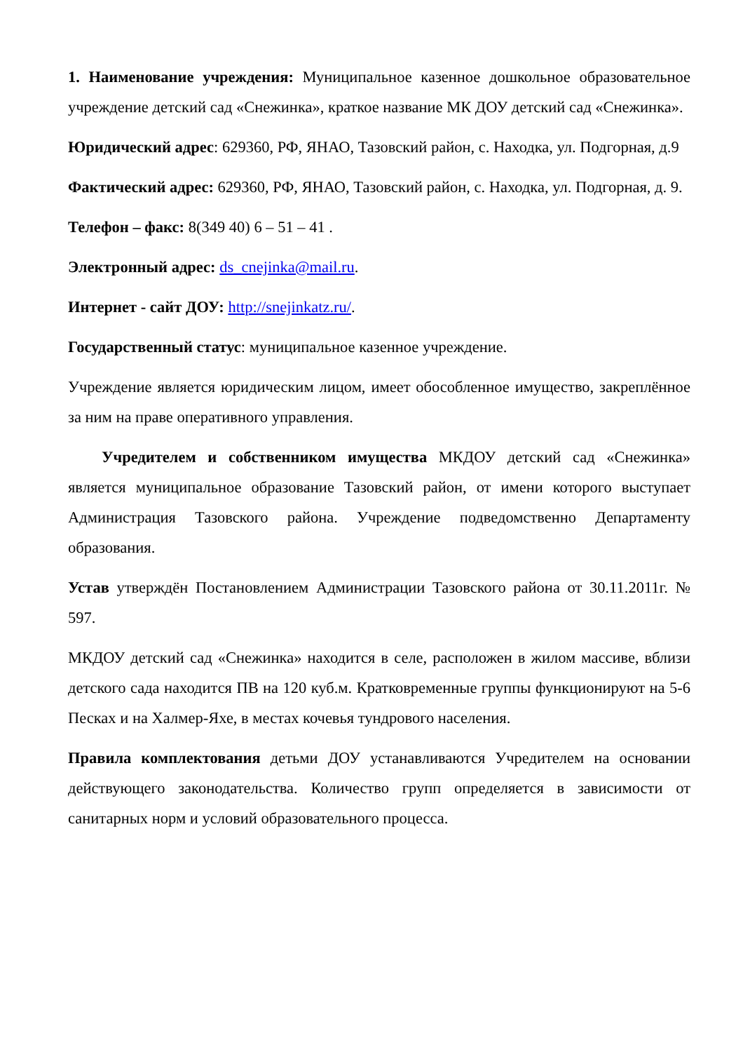1. Наименование учреждения: Муниципальное казенное дошкольное образовательное учреждение детский сад «Снежинка», краткое название МК ДОУ детский сад «Снежинка».
Юридический адрес: 629360, РФ, ЯНАО, Тазовский район, с. Находка, ул. Подгорная, д.9
Фактический адрес: 629360, РФ, ЯНАО, Тазовский район, с. Находка, ул. Подгорная, д. 9.
Телефон – факс: 8(349 40) 6 – 51 – 41 .
Электронный адрес: ds_cnejinka@mail.ru.
Интернет - сайт ДОУ: http://snejinkatz.ru/.
Государственный статус: муниципальное казенное учреждение.
Учреждение является юридическим лицом, имеет обособленное имущество, закреплённое за ним на праве оперативного управления.
Учредителем и собственником имущества МКДОУ детский сад «Снежинка» является муниципальное образование Тазовский район, от имени которого выступает Администрация Тазовского района. Учреждение подведомственно Департаменту образования.
Устав утверждён Постановлением Администрации Тазовского района от 30.11.2011г. № 597.
МКДОУ детский сад «Снежинка» находится в селе, расположен в жилом массиве, вблизи детского сада находится ПВ на 120 куб.м. Кратковременные группы функционируют на 5-6 Песках и на Халмер-Яхе, в местах кочевья тундрового населения.
Правила комплектования детьми ДОУ устанавливаются Учредителем на основании действующего законодательства. Количество групп определяется в зависимости от санитарных норм и условий образовательного процесса.